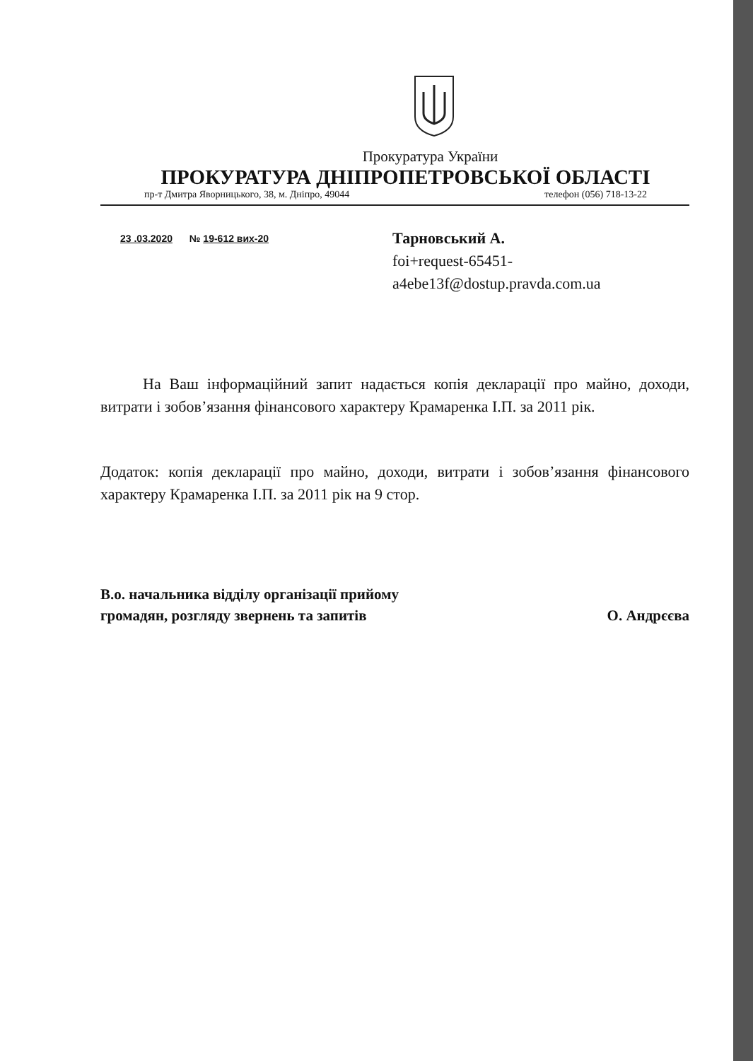Прокуратура України
ПРОКУРАТУРА ДНІПРОПЕТРОВСЬКОЇ ОБЛАСТІ
пр-т Дмитра Яворницького, 38, м. Дніпро, 49044 телефон (056) 718-13-22
23 .03.2020 № 19-612 вих-20
Тарновський А.
foi+request-65451-
a4ebe13f@dostup.pravda.com.ua
На Ваш інформаційний запит надається копія декларації про майно, доходи, витрати і зобов’язання фінансового характеру Крамаренка І.П. за 2011 рік.
Додаток: копія декларації про майно, доходи, витрати і зобов’язання фінансового характеру Крамаренка І.П. за 2011 рік на 9 стор.
В.о. начальника відділу організації прийому
громадян, розгляду звернень та запитів О. Андрєєва